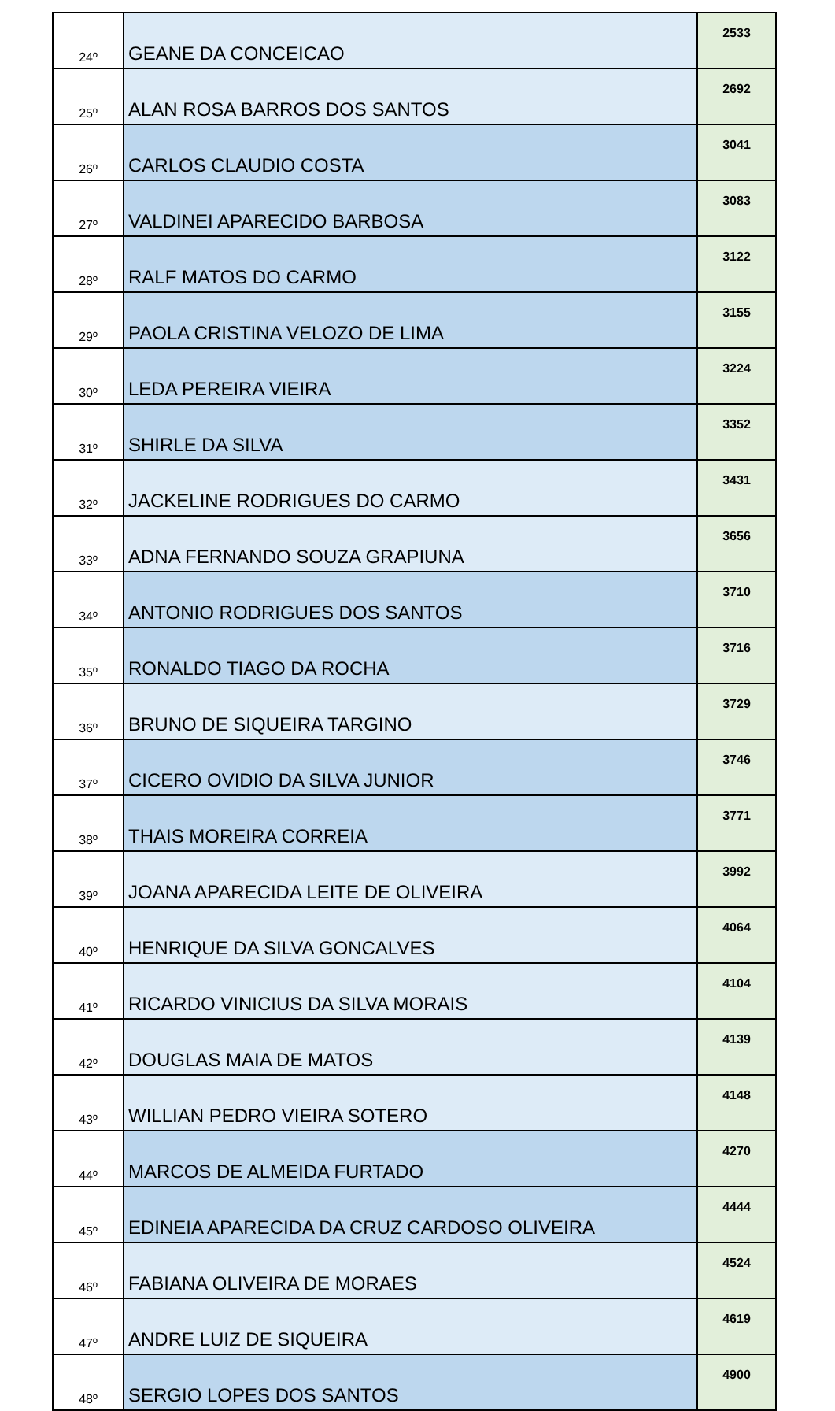| 24º | GEANE DA CONCEICAO | 2533 |
| 25º | ALAN ROSA BARROS DOS SANTOS | 2692 |
| 26º | CARLOS CLAUDIO COSTA | 3041 |
| 27º | VALDINEI APARECIDO BARBOSA | 3083 |
| 28º | RALF MATOS DO CARMO | 3122 |
| 29º | PAOLA CRISTINA VELOZO DE LIMA | 3155 |
| 30º | LEDA PEREIRA VIEIRA | 3224 |
| 31º | SHIRLE DA SILVA | 3352 |
| 32º | JACKELINE RODRIGUES DO CARMO | 3431 |
| 33º | ADNA FERNANDO SOUZA GRAPIUNA | 3656 |
| 34º | ANTONIO RODRIGUES DOS SANTOS | 3710 |
| 35º | RONALDO TIAGO DA ROCHA | 3716 |
| 36º | BRUNO DE SIQUEIRA TARGINO | 3729 |
| 37º | CICERO OVIDIO DA SILVA JUNIOR | 3746 |
| 38º | THAIS MOREIRA CORREIA | 3771 |
| 39º | JOANA APARECIDA LEITE DE OLIVEIRA | 3992 |
| 40º | HENRIQUE DA SILVA GONCALVES | 4064 |
| 41º | RICARDO VINICIUS DA SILVA MORAIS | 4104 |
| 42º | DOUGLAS MAIA DE MATOS | 4139 |
| 43º | WILLIAN PEDRO VIEIRA SOTERO | 4148 |
| 44º | MARCOS DE ALMEIDA FURTADO | 4270 |
| 45º | EDINEIA APARECIDA DA CRUZ CARDOSO OLIVEIRA | 4444 |
| 46º | FABIANA OLIVEIRA DE MORAES | 4524 |
| 47º | ANDRE LUIZ DE SIQUEIRA | 4619 |
| 48º | SERGIO LOPES DOS SANTOS | 4900 |